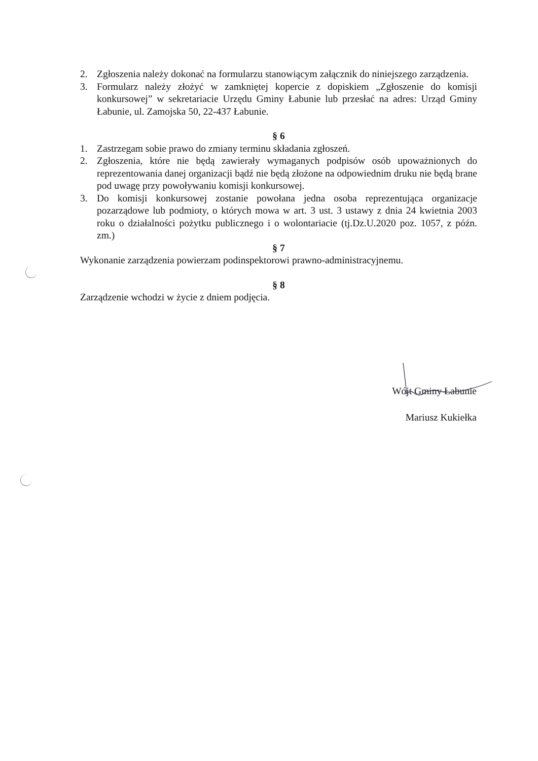2. Zgłoszenia należy dokonać na formularzu stanowiącym załącznik do niniejszego zarządzenia.
3. Formularz należy złożyć w zamkniętej kopercie z dopiskiem „Zgłoszenie do komisji konkursowej” w sekretariacie Urzędu Gminy Łabunie lub przesłać na adres: Urząd Gminy Łabunie, ul. Zamojska 50, 22-437 Łabunie.
§ 6
1. Zastrzegam sobie prawo do zmiany terminu składania zgłoszeń.
2. Zgłoszenia, które nie będą zawierały wymaganych podpisów osób upoważnionych do reprezentowania danej organizacji bądź nie będą złożone na odpowiednim druku nie będą brane pod uwagę przy powoływaniu komisji konkursowej.
3. Do komisji konkursowej zostanie powołana jedna osoba reprezentująca organizacje pozarządowe lub podmioty, o których mowa w art. 3 ust. 3 ustawy z dnia 24 kwietnia 2003 roku o działalności pożytku publicznego i o wolontariacie (tj.Dz.U.2020 poz. 1057, z późn. zm.)
§ 7
Wykonanie zarządzenia powierzam podinspektorowi prawno-administracyjnemu.
§ 8
Zarządzenie wchodzi w życie z dniem podjęcia.
Wójt Gminy Łabunie
Mariusz Kukiełka